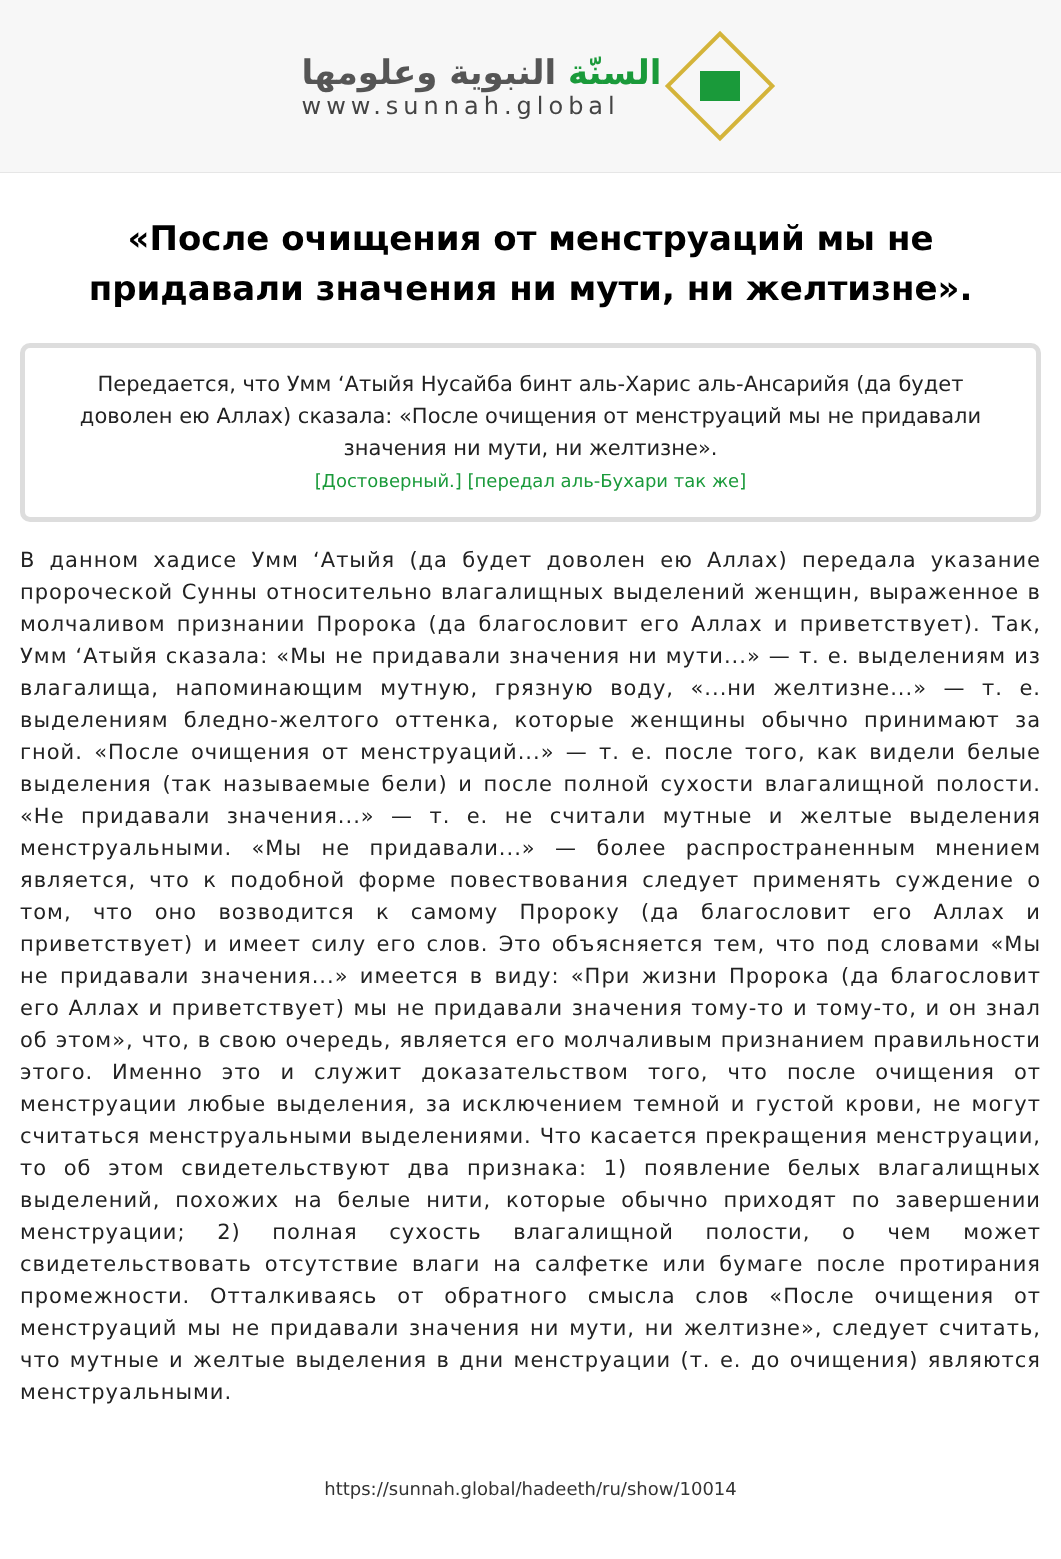السنّة النبوية وعلومها
www.sunnah.global
«После очищения от менструаций мы не придавали значения ни мути, ни желтизне».
Передается, что Умм ‘Атыйя Нусайба бинт аль-Харис аль-Ансарийя (да будет доволен ею Аллах) сказала: «После очищения от менструаций мы не придавали значения ни мути, ни желтизне».
[Достоверный.] [передал аль-Бухари так же]
В данном хадисе Умм ‘Атыйя (да будет доволен ею Аллах) передала указание пророческой Сунны относительно влагалищных выделений женщин, выраженное в молчаливом признании Пророка (да благословит его Аллах и приветствует). Так, Умм ‘Атыйя сказала: «Мы не придавали значения ни мути...» — т. е. выделениям из влагалища, напоминающим мутную, грязную воду, «...ни желтизне...» — т. е. выделениям бледно-желтого оттенка, которые женщины обычно принимают за гной. «После очищения от менструаций...» — т. е. после того, как видели белые выделения (так называемые бели) и после полной сухости влагалищной полости. «Не придавали значения...» — т. е. не считали мутные и желтые выделения менструальными. «Мы не придавали...» — более распространенным мнением является, что к подобной форме повествования следует применять суждение о том, что оно возводится к самому Пророку (да благословит его Аллах и приветствует) и имеет силу его слов. Это объясняется тем, что под словами «Мы не придавали значения...» имеется в виду: «При жизни Пророка (да благословит его Аллах и приветствует) мы не придавали значения тому-то и тому-то, и он знал об этом», что, в свою очередь, является его молчаливым признанием правильности этого. Именно это и служит доказательством того, что после очищения от менструации любые выделения, за исключением темной и густой крови, не могут считаться менструальными выделениями. Что касается прекращения менструации, то об этом свидетельствуют два признака: 1) появление белых влагалищных выделений, похожих на белые нити, которые обычно приходят по завершении менструации; 2) полная сухость влагалищной полости, о чем может свидетельствовать отсутствие влаги на салфетке или бумаге после протирания промежности. Отталкиваясь от обратного смысла слов «После очищения от менструаций мы не придавали значения ни мути, ни желтизне», следует считать, что мутные и желтые выделения в дни менструации (т. е. до очищения) являются менструальными.
https://sunnah.global/hadeeth/ru/show/10014